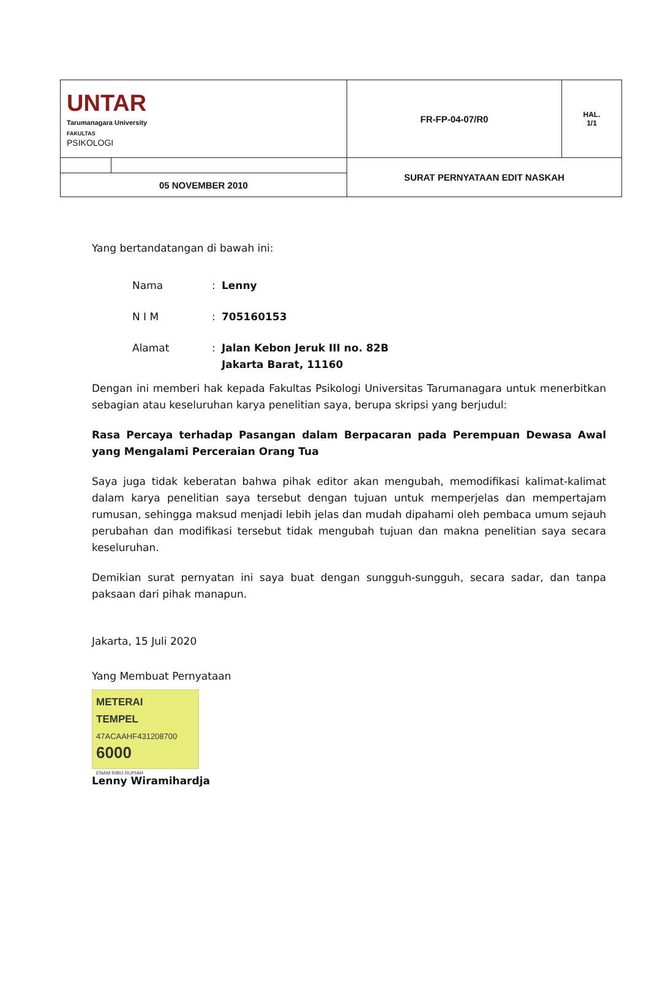| UNTAR Tarumanagara University FAKULTAS PSIKOLOGI | | FR-FP-04-07/R0 | HAL. 1/1 |
| | | SURAT PERNYATAAN EDIT NASKAH | |
| 05 NOVEMBER 2010 | | | |
Yang bertandatangan di bawah ini:
| Nama | : | Lenny |
| N I M | : | 705160153 |
| Alamat | : | Jalan Kebon Jeruk III no. 82B Jakarta Barat, 11160 |
Dengan ini memberi hak kepada Fakultas Psikologi Universitas Tarumanagara untuk menerbitkan sebagian atau keseluruhan karya penelitian saya, berupa skripsi yang berjudul:
Rasa Percaya terhadap Pasangan dalam Berpacaran pada Perempuan Dewasa Awal yang Mengalami Perceraian Orang Tua
Saya juga tidak keberatan bahwa pihak editor akan mengubah, memodifikasi kalimat-kalimat dalam karya penelitian saya tersebut dengan tujuan untuk memperjelas dan mempertajam rumusan, sehingga maksud menjadi lebih jelas dan mudah dipahami oleh pembaca umum sejauh perubahan dan modifikasi tersebut tidak mengubah tujuan dan makna penelitian saya secara keseluruhan.
Demikian surat pernyatan ini saya buat dengan sungguh-sungguh, secara sadar, dan tanpa paksaan dari pihak manapun.
Jakarta, 15 Juli 2020
Yang Membuat Pernyataan
METERAI
TEMPEL
47ACAAHF431208700
6000
ENAM RIBU RUPIAH
Lenny Wiramihardja